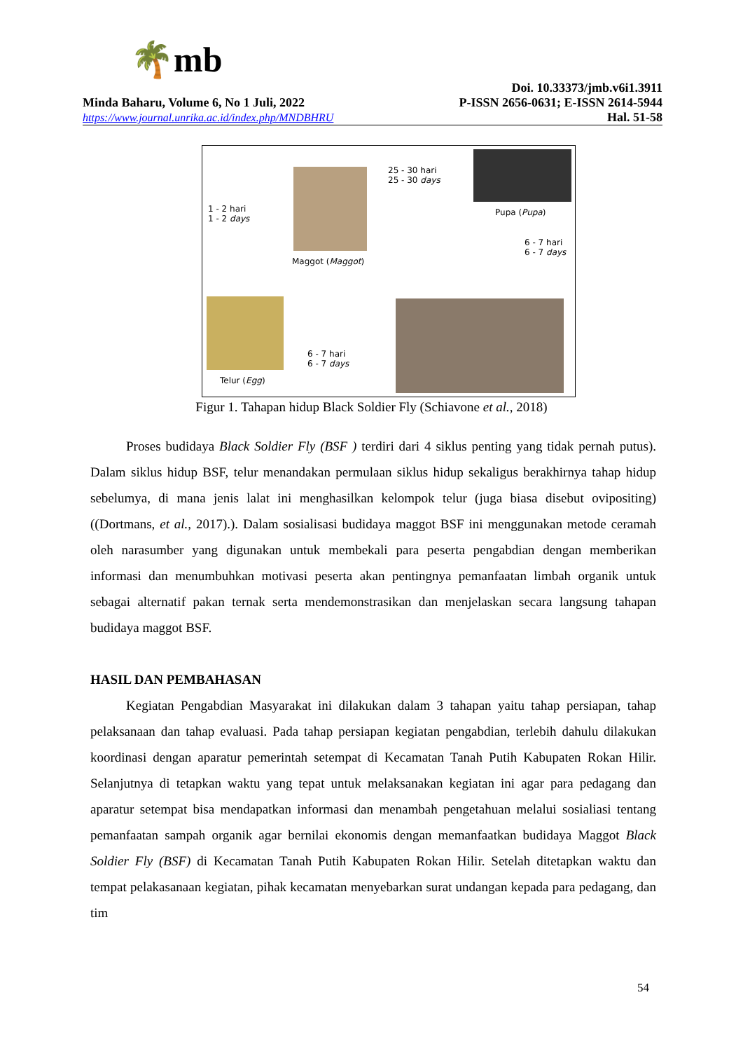🌴mb
Doi. 10.33373/jmb.v6i1.3911
Minda Baharu, Volume 6, No 1 Juli, 2022 P-ISSN 2656-0631; E-ISSN 2614-5944
https://www.journal.unrika.ac.id/index.php/MNDBHRU Hal. 51-58
Maggot (Maggot)
1 - 2 hari
1 - 2 days
25 - 30 hari
25 - 30 days
Pupa (Pupa)
6 - 7 hari
6 - 7 days
Telur (Egg)
6 - 7 hari
6 - 7 days
Figur 1. Tahapan hidup Black Soldier Fly (Schiavone et al., 2018)
Proses budidaya Black Soldier Fly (BSF ) terdiri dari 4 siklus penting yang tidak pernah putus). Dalam siklus hidup BSF, telur menandakan permulaan siklus hidup sekaligus berakhirnya tahap hidup sebelumya, di mana jenis lalat ini menghasilkan kelompok telur (juga biasa disebut ovipositing) ((Dortmans, et al., 2017).). Dalam sosialisasi budidaya maggot BSF ini menggunakan metode ceramah oleh narasumber yang digunakan untuk membekali para peserta pengabdian dengan memberikan informasi dan menumbuhkan motivasi peserta akan pentingnya pemanfaatan limbah organik untuk sebagai alternatif pakan ternak serta mendemonstrasikan dan menjelaskan secara langsung tahapan budidaya maggot BSF.
HASIL DAN PEMBAHASAN
Kegiatan Pengabdian Masyarakat ini dilakukan dalam 3 tahapan yaitu tahap persiapan, tahap pelaksanaan dan tahap evaluasi. Pada tahap persiapan kegiatan pengabdian, terlebih dahulu dilakukan koordinasi dengan aparatur pemerintah setempat di Kecamatan Tanah Putih Kabupaten Rokan Hilir. Selanjutnya di tetapkan waktu yang tepat untuk melaksanakan kegiatan ini agar para pedagang dan aparatur setempat bisa mendapatkan informasi dan menambah pengetahuan melalui sosialiasi tentang pemanfaatan sampah organik agar bernilai ekonomis dengan memanfaatkan budidaya Maggot Black Soldier Fly (BSF) di Kecamatan Tanah Putih Kabupaten Rokan Hilir. Setelah ditetapkan waktu dan tempat pelakasanaan kegiatan, pihak kecamatan menyebarkan surat undangan kepada para pedagang, dan tim
54